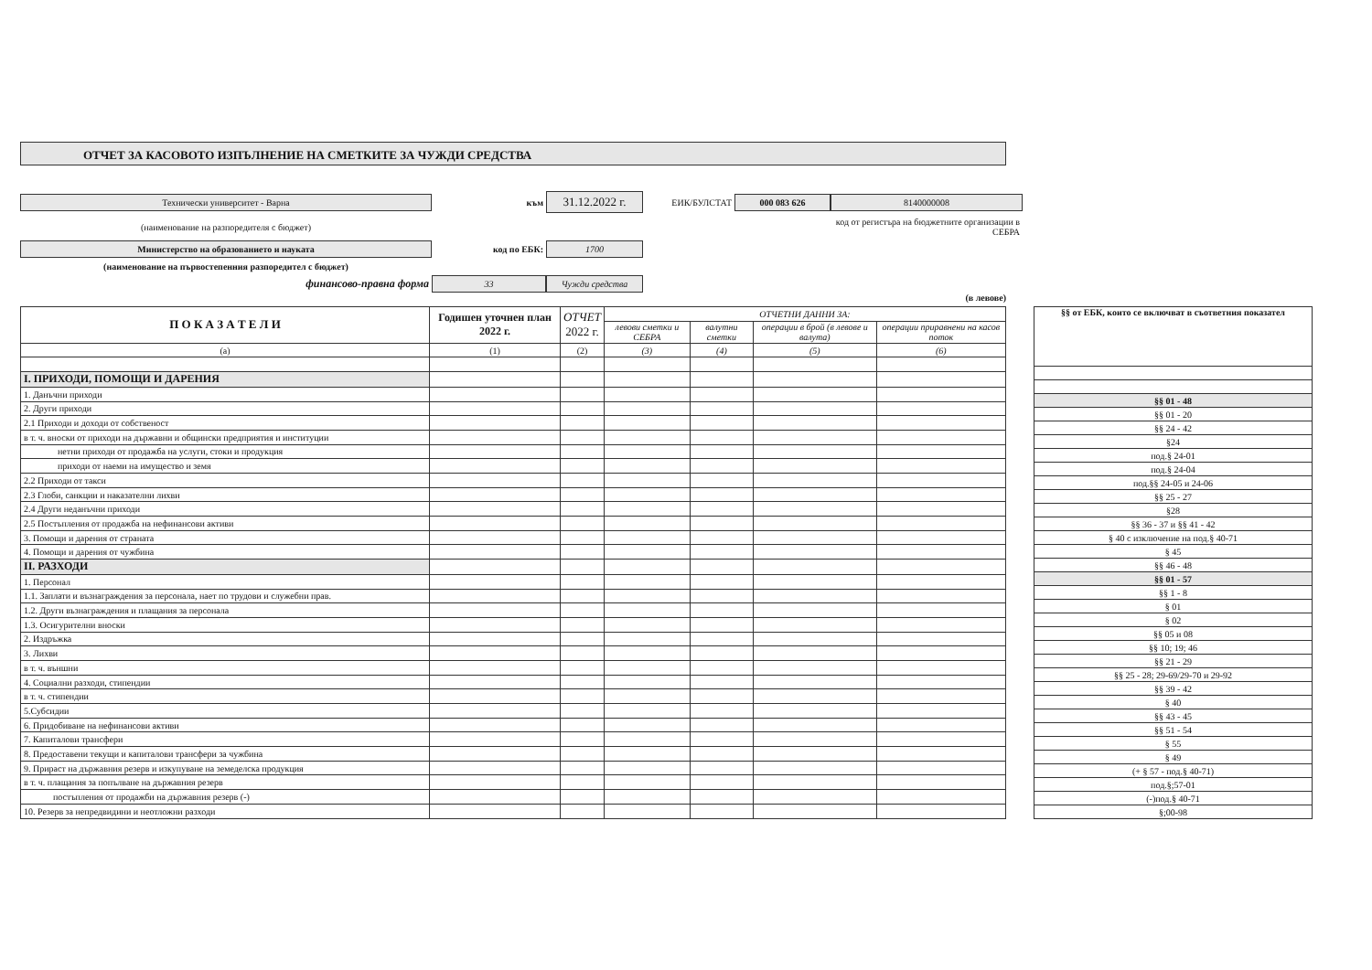ОТЧЕТ ЗА КАСОВОТО ИЗПЪЛНЕНИЕ НА СМЕТКИТЕ ЗА ЧУЖДИ СРЕДСТВА
Технически университет - Варна
към
31.12.2022 г.
ЕИК/БУЛСТАТ
000 083 626
8140000008
(наименование на разпоредителя с бюджет)
код от регистъра на бюджетните организации в СЕБРА
Министерство на образованието и науката
код по ЕБК:
1700
(наименование на първостепенния разпоредител с бюджет)
финансово-правна форма
33
Чужди средства
(в левове)
| П О К А З А Т Е Л И | Годишен уточнен план 2022 г. | ОТЧЕТ 2022 г. | ОТЧЕТНИ ДАННИ ЗА: | | | |
| --- | --- | --- | --- | --- | --- | --- |
| | | | левови сметки и СЕБРА | валутни сметки | операции в брой (в левове и валута) | операции приравнени на касов поток |
| (а) | (1) | (2) | (3) | (4) | (5) | (6) |
| I. ПРИХОДИ, ПОМОЩИ И ДАРЕНИЯ | | | | | | |
| 1. Данъчни приходи | | | | | | |
| 2. Други приходи | | | | | | |
| 2.1 Приходи и доходи от собственост | | | | | | |
| в т. ч. вноски от приходи на държавни и общински предприятия и институции | | | | | | |
| нетни приходи от продажба на услуги, стоки и продукция | | | | | | |
| приходи от наеми на имущество и земя | | | | | | |
| 2.2 Приходи от такси | | | | | | |
| 2.3 Глоби, санкции и наказателни лихви | | | | | | |
| 2.4 Други неданъчни приходи | | | | | | |
| 2.5 Постъпления от продажба на нефинансови активи | | | | | | |
| 3. Помощи и дарения от страната | | | | | | |
| 4. Помощи и дарения от чужбина | | | | | | |
| II. РАЗХОДИ | | | | | | |
| 1. Персонал | | | | | | |
| 1.1. Заплати и възнаграждения за персонала, нает по трудови и служебни прав. | | | | | | |
| 1.2. Други възнаграждения и плащания за персонала | | | | | | |
| 1.3. Осигурителни вноски | | | | | | |
| 2. Издръжка | | | | | | |
| 3. Лихви | | | | | | |
| в т. ч. външни | | | | | | |
| 4. Социални разходи, стипендии | | | | | | |
| в т. ч. стипендии | | | | | | |
| 5.Субсидии | | | | | | |
| 6. Придобиване на нефинансови активи | | | | | | |
| 7. Капиталови трансфери | | | | | | |
| 8. Предоставени текущи и капиталови трансфери за чужбина | | | | | | |
| 9. Прираст на държавния резерв и изкупуване на земеделска продукция | | | | | | |
| в т. ч. плащания за попълване на държавния резерв | | | | | | |
| постъпления от продажби на държавния резерв (-) | | | | | | |
| 10. Резерв за непредвидини и неотложни разходи | | | | | | |
| §§ от ЕБК, които се включват в съответния показател |
| --- |
| §§ 01 - 48 |
| §§ 01 - 20 |
| §§ 24 - 42 |
| §24 |
| под.§ 24-01 |
| под.§ 24-04 |
| под.§§ 24-05 и 24-06 |
| §§ 25 - 27 |
| §28 |
| §§ 36 - 37 и §§ 41 - 42 |
| § 40 с изключение на под.§ 40-71 |
| § 45 |
| §§ 46 - 48 |
| §§ 01 - 57 |
| §§ 1 - 8 |
| § 01 |
| § 02 |
| §§ 05 и 08 |
| §§ 10; 19; 46 |
| §§ 21 - 29 |
| §§ 25 - 28; 29-69/29-70 и 29-92 |
| §§ 39 - 42 |
| § 40 |
| §§ 43 - 45 |
| §§ 51 - 54 |
| § 55 |
| § 49 |
| (+ § 57 - под.§ 40-71) |
| под.§;57-01 |
| (-)под.§ 40-71 |
| §;00-98 |